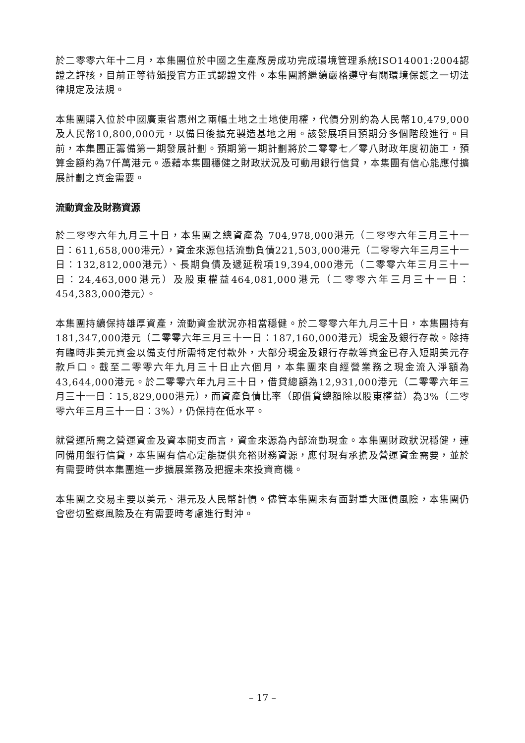於二零零六年十二月，本集團位於中國之生產廠房成功完成環境管理系統ISO14001:2004認證之評核，目前正等待頒授官方正式認證文件。本集團將繼續嚴格遵守有關環境保護之一切法律規定及法規。
本集團購入位於中國廣東省惠州之兩幅土地之土地使用權，代價分別約為人民幣10,479,000及人民幣10,800,000元，以備日後擴充製造基地之用。該發展項目預期分多個階段進行。目前，本集團正籌備第一期發展計劃。預期第一期計劃將於二零零七／零八財政年度初施工，預算金額約為7仟萬港元。憑藉本集團穩健之財政狀況及可動用銀行信貸，本集團有信心能應付擴展計劃之資金需要。
流動資金及財務資源
於二零零六年九月三十日，本集團之總資產為 704,978,000港元（二零零六年三月三十一日：611,658,000港元），資金來源包括流動負債221,503,000港元（二零零六年三月三十一日：132,812,000港元）、長期負債及遞延稅項19,394,000港元（二零零六年三月三十一日：24,463,000港元）及股東權益464,081,000港元（二零零六年三月三十一日：454,383,000港元）。
本集團持續保持雄厚資產，流動資金狀況亦相當穩健。於二零零六年九月三十日，本集團持有181,347,000港元（二零零六年三月三十一日：187,160,000港元）現金及銀行存款。除持有臨時非美元資金以備支付所需特定付款外，大部分現金及銀行存款等資金已存入短期美元存款戶口。截至二零零六年九月三十日止六個月，本集團來自經營業務之現金流入淨額為43,644,000港元。於二零零六年九月三十日，借貸總額為12,931,000港元（二零零六年三月三十一日：15,829,000港元），而資產負債比率（即借貸總額除以股東權益）為3%（二零零六年三月三十一日：3%），仍保持在低水平。
就營運所需之營運資金及資本開支而言，資金來源為內部流動現金。本集團財政狀況穩健，連同備用銀行信貸，本集團有信心定能提供充裕財務資源，應付現有承擔及營運資金需要，並於有需要時供本集團進一步擴展業務及把握未來投資商機。
本集團之交易主要以美元、港元及人民幣計價。儘管本集團未有面對重大匯價風險，本集團仍會密切監察風險及在有需要時考慮進行對沖。
– 17 –